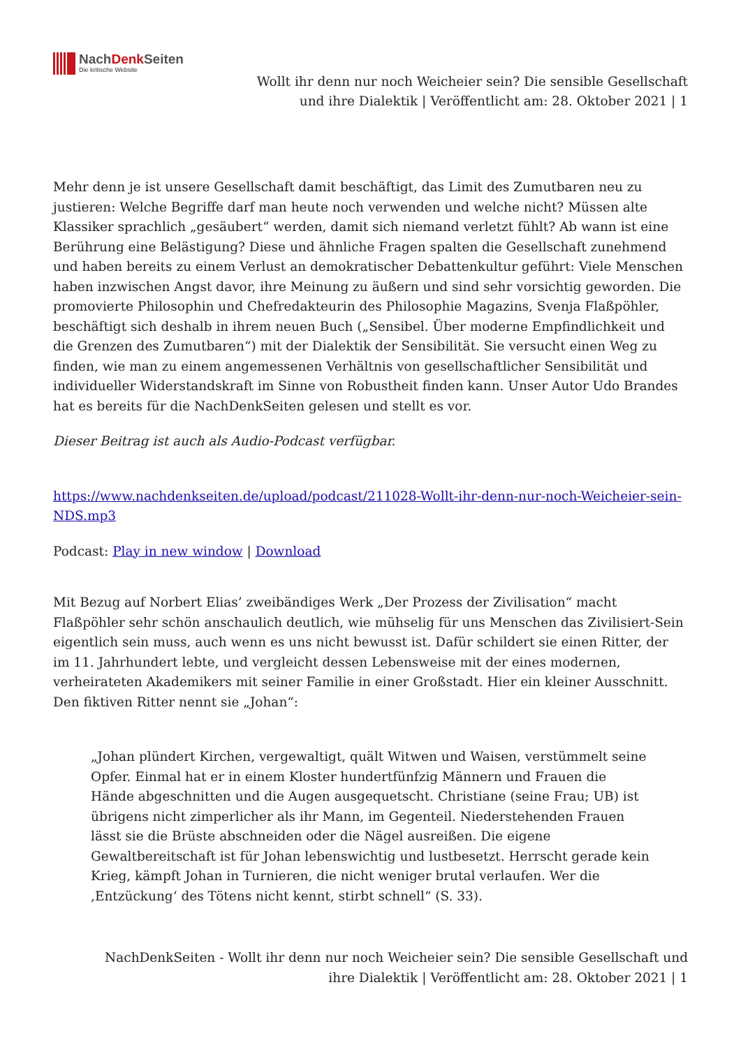NachDenk Seiten
Die kritische Website
Wollt ihr denn nur noch Weicheier sein? Die sensible Gesellschaft und ihre Dialektik | Veröffentlicht am: 28. Oktober 2021 | 1
Mehr denn je ist unsere Gesellschaft damit beschäftigt, das Limit des Zumutbaren neu zu justieren: Welche Begriffe darf man heute noch verwenden und welche nicht? Müssen alte Klassiker sprachlich „gesäubert“ werden, damit sich niemand verletzt fühlt? Ab wann ist eine Berührung eine Belästigung? Diese und ähnliche Fragen spalten die Gesellschaft zunehmend und haben bereits zu einem Verlust an demokratischer Debattenkultur geführt: Viele Menschen haben inzwischen Angst davor, ihre Meinung zu äußern und sind sehr vorsichtig geworden. Die promovierte Philosophin und Chefredakteurin des Philosophie Magazins, Svenja Flaßpöhler, beschäftigt sich deshalb in ihrem neuen Buch („Sensibel. Über moderne Empfindlichkeit und die Grenzen des Zumutbaren“) mit der Dialektik der Sensibilität. Sie versucht einen Weg zu finden, wie man zu einem angemessenen Verhältnis von gesellschaftlicher Sensibilität und individueller Widerstandskraft im Sinne von Robustheit finden kann. Unser Autor Udo Brandes hat es bereits für die NachDenkSeiten gelesen und stellt es vor.
Dieser Beitrag ist auch als Audio-Podcast verfügbar.
https://www.nachdenkseiten.de/upload/podcast/211028-Wollt-ihr-denn-nur-noch-Weicheier-sein-NDS.mp3
Podcast: Play in new window | Download
Mit Bezug auf Norbert Elias’ zweibändiges Werk „Der Prozess der Zivilisation“ macht Flaßpöhler sehr schön anschaulich deutlich, wie mühselig für uns Menschen das Zivilisiert-Sein eigentlich sein muss, auch wenn es uns nicht bewusst ist. Dafür schildert sie einen Ritter, der im 11. Jahrhundert lebte, und vergleicht dessen Lebensweise mit der eines modernen, verheirateten Akademikers mit seiner Familie in einer Großstadt. Hier ein kleiner Ausschnitt. Den fiktiven Ritter nennt sie „Johan“:
„Johan plündert Kirchen, vergewaltigt, quält Witwen und Waisen, verstümmelt seine Opfer. Einmal hat er in einem Kloster hundertfünfzig Männern und Frauen die Hände abgeschnitten und die Augen ausgequetscht. Christiane (seine Frau; UB) ist übrigens nicht zimperlicher als ihr Mann, im Gegenteil. Niederstehenden Frauen lässt sie die Brüste abschneiden oder die Nägel ausreißen. Die eigene Gewaltbereitschaft ist für Johan lebenswichtig und lustbesetzt. Herrscht gerade kein Krieg, kämpft Johan in Turnieren, die nicht weniger brutal verlaufen. Wer die ‚Entzückung‘ des Tötens nicht kennt, stirbt schnell“ (S. 33).
NachDenkSeiten - Wollt ihr denn nur noch Weicheier sein? Die sensible Gesellschaft und ihre Dialektik | Veröffentlicht am: 28. Oktober 2021 | 1